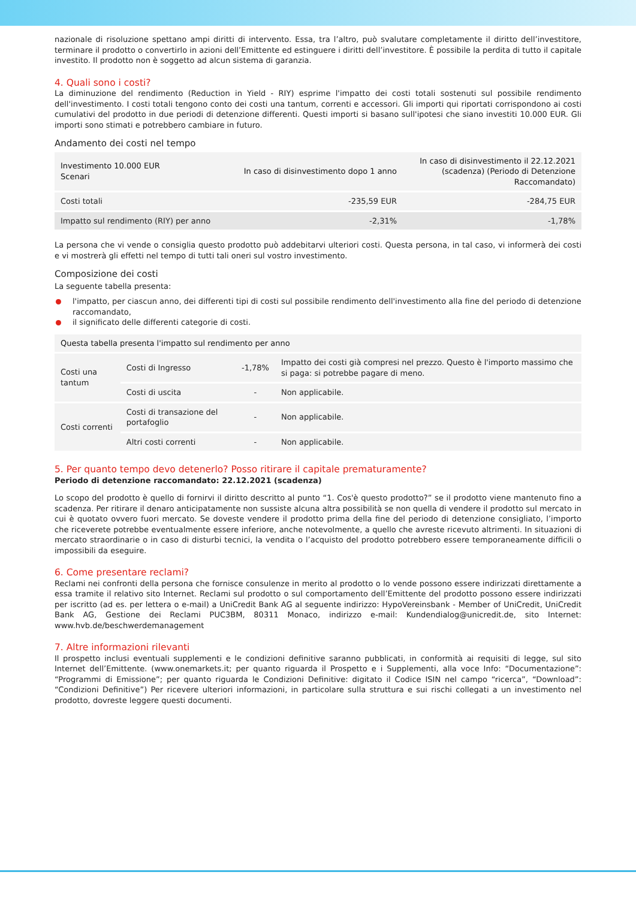nazionale di risoluzione spettano ampi diritti di intervento. Essa, tra l’altro, può svalutare completamente il diritto dell’investitore, terminare il prodotto o convertirlo in azioni dell’Emittente ed estinguere i diritti dell’investitore. È possibile la perdita di tutto il capitale investito. Il prodotto non è soggetto ad alcun sistema di garanzia.
4. Quali sono i costi?
La diminuzione del rendimento (Reduction in Yield - RIY) esprime l'impatto dei costi totali sostenuti sul possibile rendimento dell'investimento. I costi totali tengono conto dei costi una tantum, correnti e accessori. Gli importi qui riportati corrispondono ai costi cumulativi del prodotto in due periodi di detenzione differenti. Questi importi si basano sull'ipotesi che siano investiti 10.000 EUR. Gli importi sono stimati e potrebbero cambiare in futuro.
Andamento dei costi nel tempo
| Investimento 10.000 EUR Scenari | In caso di disinvestimento dopo 1 anno | In caso di disinvestimento il 22.12.2021 (scadenza) (Periodo di Detenzione Raccomandato) |
| --- | --- | --- |
| Costi totali | -235,59 EUR | -284,75 EUR |
| Impatto sul rendimento (RIY) per anno | -2,31% | -1,78% |
La persona che vi vende o consiglia questo prodotto può addebitarvi ulteriori costi. Questa persona, in tal caso, vi informerà dei costi e vi mostrerà gli effetti nel tempo di tutti tali oneri sul vostro investimento.
Composizione dei costi
La seguente tabella presenta:
l'impatto, per ciascun anno, dei differenti tipi di costi sul possibile rendimento dell'investimento alla fine del periodo di detenzione raccomandato,
il significato delle differenti categorie di costi.
| Questa tabella presenta l'impatto sul rendimento per anno | | | |
| --- | --- | --- | --- |
| Costi una tantum | Costi di Ingresso | -1,78% | Impatto dei costi già compresi nel prezzo. Questo è l'importo massimo che si paga: si potrebbe pagare di meno. |
| | Costi di uscita | - | Non applicabile. |
| Costi correnti | Costi di transazione del portafoglio | - | Non applicabile. |
| | Altri costi correnti | - | Non applicabile. |
5. Per quanto tempo devo detenerlo? Posso ritirare il capitale prematuramente?
Periodo di detenzione raccomandato: 22.12.2021 (scadenza)
Lo scopo del prodotto è quello di fornirvi il diritto descritto al punto “1. Cos'è questo prodotto?” se il prodotto viene mantenuto fino a scadenza. Per ritirare il denaro anticipatamente non sussiste alcuna altra possibilità se non quella di vendere il prodotto sul mercato in cui è quotato ovvero fuori mercato. Se doveste vendere il prodotto prima della fine del periodo di detenzione consigliato, l’importo che riceverete potrebbe eventualmente essere inferiore, anche notevolmente, a quello che avreste ricevuto altrimenti. In situazioni di mercato straordinarie o in caso di disturbi tecnici, la vendita o l’acquisto del prodotto potrebbero essere temporaneamente difficili o impossibili da eseguire.
6. Come presentare reclami?
Reclami nei confronti della persona che fornisce consulenze in merito al prodotto o lo vende possono essere indirizzati direttamente a essa tramite il relativo sito Internet. Reclami sul prodotto o sul comportamento dell’Emittente del prodotto possono essere indirizzati per iscritto (ad es. per lettera o e-mail) a UniCredit Bank AG al seguente indirizzo: HypoVereinsbank - Member of UniCredit, UniCredit Bank AG, Gestione dei Reclami PUC3BM, 80311 Monaco, indirizzo e-mail: Kundendialog@unicredit.de, sito Internet: www.hvb.de/beschwerdemanagement
7. Altre informazioni rilevanti
Il prospetto inclusi eventuali supplementi e le condizioni definitive saranno pubblicati, in conformità ai requisiti di legge, sul sito Internet dell’Emittente. (www.onemarkets.it; per quanto riguarda il Prospetto e i Supplementi, alla voce Info: “Documentazione”: “Programmi di Emissione”; per quanto riguarda le Condizioni Definitive: digitato il Codice ISIN nel campo “ricerca”, “Download”: “Condizioni Definitive”) Per ricevere ulteriori informazioni, in particolare sulla struttura e sui rischi collegati a un investimento nel prodotto, dovreste leggere questi documenti.